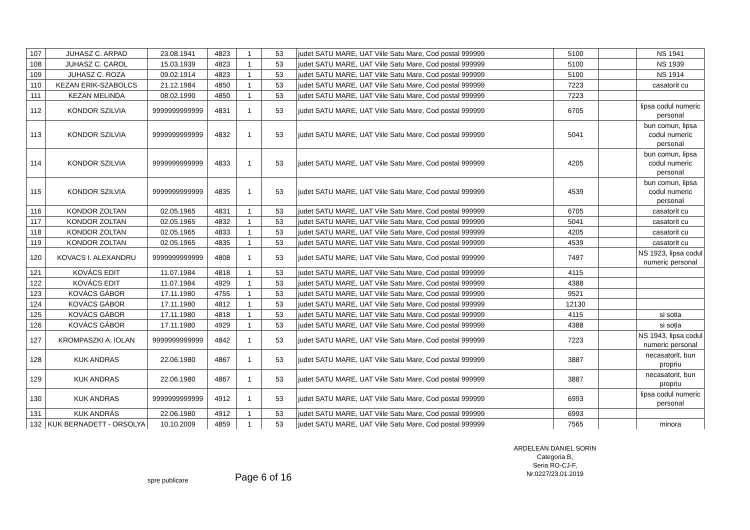| 107 | JUHASZ C. ARPAD | 23.08.1941 | 4823 | 1 | 53 | judet SATU MARE, UAT Viile Satu Mare, Cod postal 999999 | 5100 | | NS 1941 |
| 108 | JUHASZ C. CAROL | 15.03.1939 | 4823 | 1 | 53 | judet SATU MARE, UAT Viile Satu Mare, Cod postal 999999 | 5100 | | NS 1939 |
| 109 | JUHASZ C. ROZA | 09.02.1914 | 4823 | 1 | 53 | judet SATU MARE, UAT Viile Satu Mare, Cod postal 999999 | 5100 | | NS 1914 |
| 110 | KEZAN ERIK-SZABOLCS | 21.12.1984 | 4850 | 1 | 53 | judet SATU MARE, UAT Viile Satu Mare, Cod postal 999999 | 7223 | | casatorit cu |
| 111 | KEZAN MELINDA | 08.02.1990 | 4850 | 1 | 53 | judet SATU MARE, UAT Viile Satu Mare, Cod postal 999999 | 7223 | | |
| 112 | KONDOR SZILVIA | 9999999999999 | 4831 | 1 | 53 | judet SATU MARE, UAT Viile Satu Mare, Cod postal 999999 | 6705 | | lipsa codul numeric personal |
| 113 | KONDOR SZILVIA | 9999999999999 | 4832 | 1 | 53 | judet SATU MARE, UAT Viile Satu Mare, Cod postal 999999 | 5041 | | bun comun, lipsa codul numeric personal |
| 114 | KONDOR SZILVIA | 9999999999999 | 4833 | 1 | 53 | judet SATU MARE, UAT Viile Satu Mare, Cod postal 999999 | 4205 | | bun comun, lipsa codul numeric personal |
| 115 | KONDOR SZILVIA | 9999999999999 | 4835 | 1 | 53 | judet SATU MARE, UAT Viile Satu Mare, Cod postal 999999 | 4539 | | bun comun, lipsa codul numeric personal |
| 116 | KONDOR ZOLTAN | 02.05.1965 | 4831 | 1 | 53 | judet SATU MARE, UAT Viile Satu Mare, Cod postal 999999 | 6705 | | casatorit cu |
| 117 | KONDOR ZOLTAN | 02.05.1965 | 4832 | 1 | 53 | judet SATU MARE, UAT Viile Satu Mare, Cod postal 999999 | 5041 | | casatorit cu |
| 118 | KONDOR ZOLTAN | 02.05.1965 | 4833 | 1 | 53 | judet SATU MARE, UAT Viile Satu Mare, Cod postal 999999 | 4205 | | casatorit cu |
| 119 | KONDOR ZOLTAN | 02.05.1965 | 4835 | 1 | 53 | judet SATU MARE, UAT Viile Satu Mare, Cod postal 999999 | 4539 | | casatorit cu |
| 120 | KOVACS I. ALEXANDRU | 9999999999999 | 4808 | 1 | 53 | judet SATU MARE, UAT Viile Satu Mare, Cod postal 999999 | 7497 | | NS 1923, lipsa codul numeric personal |
| 121 | KOVÁCS EDIT | 11.07.1984 | 4818 | 1 | 53 | judet SATU MARE, UAT Viile Satu Mare, Cod postal 999999 | 4115 | | |
| 122 | KOVÁCS EDIT | 11.07.1984 | 4929 | 1 | 53 | judet SATU MARE, UAT Viile Satu Mare, Cod postal 999999 | 4388 | | |
| 123 | KOVÁCS GÁBOR | 17.11.1980 | 4755 | 1 | 53 | judet SATU MARE, UAT Viile Satu Mare, Cod postal 999999 | 9521 | | |
| 124 | KOVÁCS GÁBOR | 17.11.1980 | 4812 | 1 | 53 | judet SATU MARE, UAT Viile Satu Mare, Cod postal 999999 | 12130 | | |
| 125 | KOVÁCS GÁBOR | 17.11.1980 | 4818 | 1 | 53 | judet SATU MARE, UAT Viile Satu Mare, Cod postal 999999 | 4115 | | si sotia |
| 126 | KOVÁCS GÁBOR | 17.11.1980 | 4929 | 1 | 53 | judet SATU MARE, UAT Viile Satu Mare, Cod postal 999999 | 4388 | | si soția |
| 127 | KROMPASZKI A. IOLAN | 9999999999999 | 4842 | 1 | 53 | judet SATU MARE, UAT Viile Satu Mare, Cod postal 999999 | 7223 | | NS 1943, lipsa codul numeric personal |
| 128 | KUK ANDRAS | 22.06.1980 | 4867 | 1 | 53 | judet SATU MARE, UAT Viile Satu Mare, Cod postal 999999 | 3887 | | necasatorit, bun propriu |
| 129 | KUK ANDRAS | 22.06.1980 | 4867 | 1 | 53 | judet SATU MARE, UAT Viile Satu Mare, Cod postal 999999 | 3887 | | necasatorit, bun propriu |
| 130 | KUK ANDRAS | 9999999999999 | 4912 | 1 | 53 | judet SATU MARE, UAT Viile Satu Mare, Cod postal 999999 | 6993 | | lipsa codul numeric personal |
| 131 | KUK ANDRÁS | 22.06.1980 | 4912 | 1 | 53 | judet SATU MARE, UAT Viile Satu Mare, Cod postal 999999 | 6993 | | |
| 132 | KUK BERNADETT - ORSOLYA | 10.10.2009 | 4859 | 1 | 53 | judet SATU MARE, UAT Viile Satu Mare, Cod postal 999999 | 7565 | | minora |
spre publicare Page 6 of 16
ARDELEAN DANIEL SORIN
Categoria B,
Seria RO-CJ-F,
Nr.0227/23.01.2019